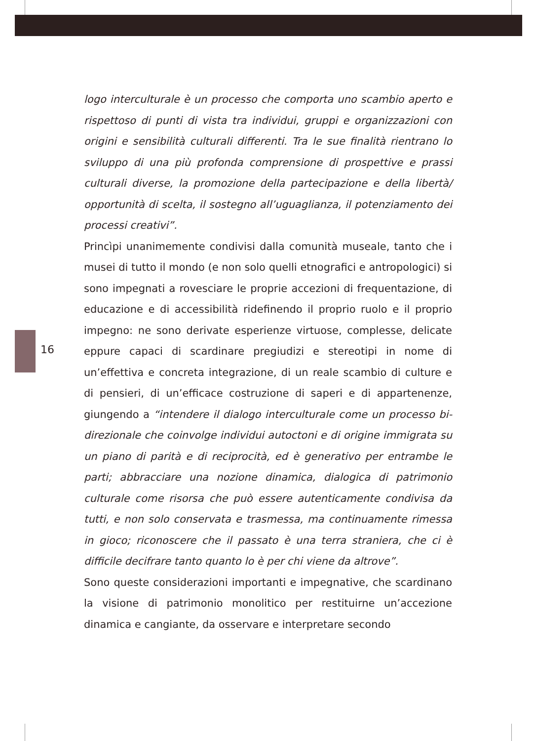16
logo interculturale è un processo che comporta uno scambio aperto e rispettoso di punti di vista tra individui, gruppi e organizzazioni con origini e sensibilità culturali differenti. Tra le sue finalità rientrano lo sviluppo di una più profonda comprensione di prospettive e prassi culturali diverse, la promozione della partecipazione e della libertà/ opportunità di scelta, il sostegno all’uguaglianza, il potenziamento dei processi creativi”.
Princìpi unanimemente condivisi dalla comunità museale, tanto che i musei di tutto il mondo (e non solo quelli etnografici e antropologici) si sono impegnati a rovesciare le proprie accezioni di frequentazione, di educazione e di accessibilità ridefinendo il proprio ruolo e il proprio impegno: ne sono derivate esperienze virtuose, complesse, delicate eppure capaci di scardinare pregiudizi e stereotipi in nome di un’effettiva e concreta integrazione, di un reale scambio di culture e di pensieri, di un’efficace costruzione di saperi e di appartenenze, giungendo a “intendere il dialogo interculturale come un processo bi-direzionale che coinvolge individui autoctoni e di origine immigrata su un piano di parità e di reciprocità, ed è generativo per entrambe le parti; abbracciare una nozione dinamica, dialogica di patrimonio culturale come risorsa che può essere autenticamente condivisa da tutti, e non solo conservata e trasmessa, ma continuamente rimessa in gioco; riconoscere che il passato è una terra straniera, che ci è difficile decifrare tanto quanto lo è per chi viene da altrove”.
Sono queste considerazioni importanti e impegnative, che scardinano la visione di patrimonio monolitico per restituirne un’accezione dinamica e cangiante, da osservare e interpretare secondo